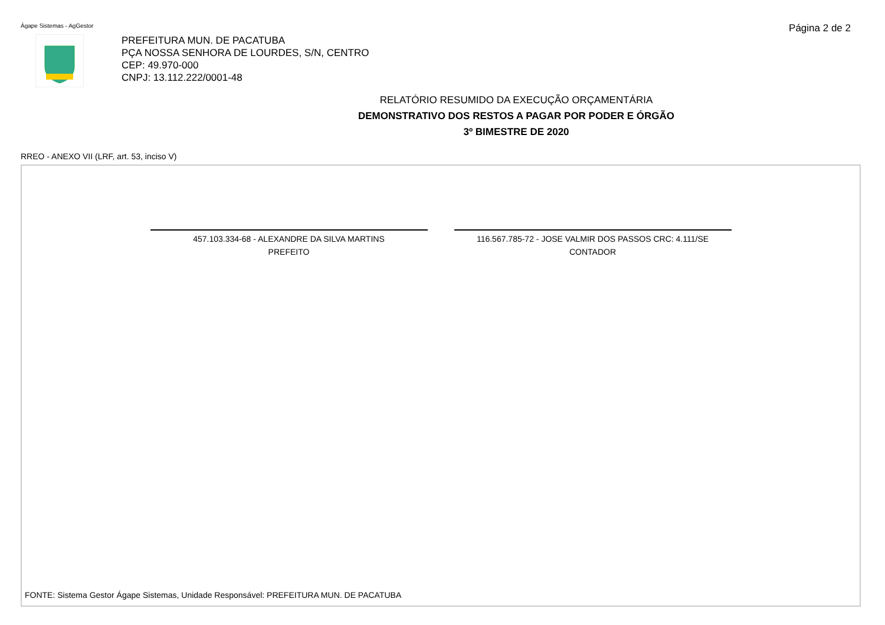Ágape Sistemas - AgGestor
Página 2 de 2
PREFEITURA MUN. DE PACATUBA
PÇA NOSSA SENHORA DE LOURDES, S/N, CENTRO
CEP: 49.970-000
CNPJ: 13.112.222/0001-48
RELATÓRIO RESUMIDO DA EXECUÇÃO ORÇAMENTÁRIA
DEMONSTRATIVO DOS RESTOS A PAGAR POR PODER E ÓRGÃO
3º BIMESTRE DE 2020
RREO - ANEXO VII (LRF, art. 53, inciso V)
457.103.334-68 - ALEXANDRE DA SILVA MARTINS
PREFEITO
116.567.785-72 - JOSE VALMIR DOS PASSOS CRC: 4.111/SE
CONTADOR
FONTE: Sistema Gestor Ágape Sistemas, Unidade Responsável: PREFEITURA MUN. DE PACATUBA